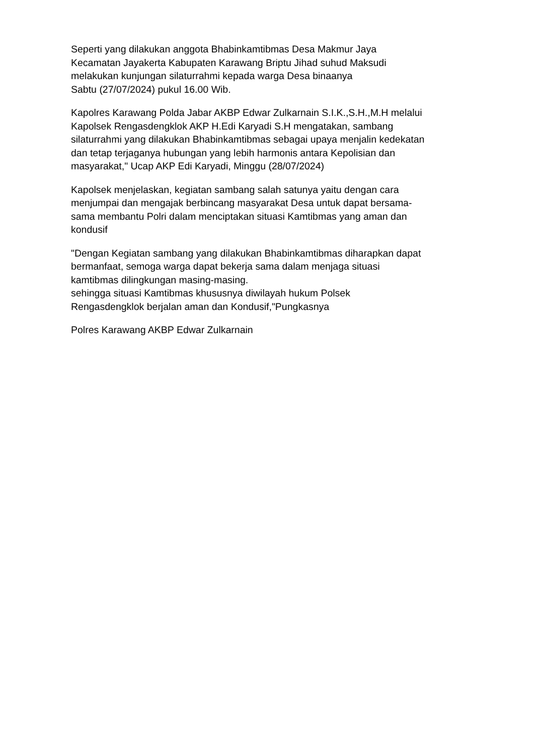Seperti yang dilakukan anggota Bhabinkamtibmas Desa Makmur Jaya
Kecamatan Jayakerta Kabupaten Karawang Briptu Jihad suhud Maksudi
melakukan kunjungan silaturrahmi kepada warga Desa binaanya
Sabtu (27/07/2024) pukul 16.00 Wib.
Kapolres Karawang Polda Jabar AKBP Edwar Zulkarnain S.I.K.,S.H.,M.H melalui
Kapolsek Rengasdengklok AKP H.Edi Karyadi S.H mengatakan, sambang
silaturrahmi yang dilakukan Bhabinkamtibmas sebagai upaya menjalin kedekatan
dan tetap terjaganya hubungan yang lebih harmonis antara Kepolisian dan
masyarakat," Ucap AKP Edi Karyadi, Minggu (28/07/2024)
Kapolsek menjelaskan, kegiatan sambang salah satunya yaitu dengan cara
menjumpai dan mengajak berbincang masyarakat Desa untuk dapat bersama-
sama membantu Polri dalam menciptakan situasi Kamtibmas yang aman dan
kondusif
"Dengan Kegiatan sambang yang dilakukan Bhabinkamtibmas diharapkan dapat
bermanfaat, semoga warga dapat bekerja sama dalam menjaga situasi
kamtibmas dilingkungan masing-masing.
sehingga situasi Kamtibmas khususnya diwilayah hukum Polsek
Rengasdengklok berjalan aman dan Kondusif,"Pungkasnya
Polres Karawang AKBP Edwar Zulkarnain